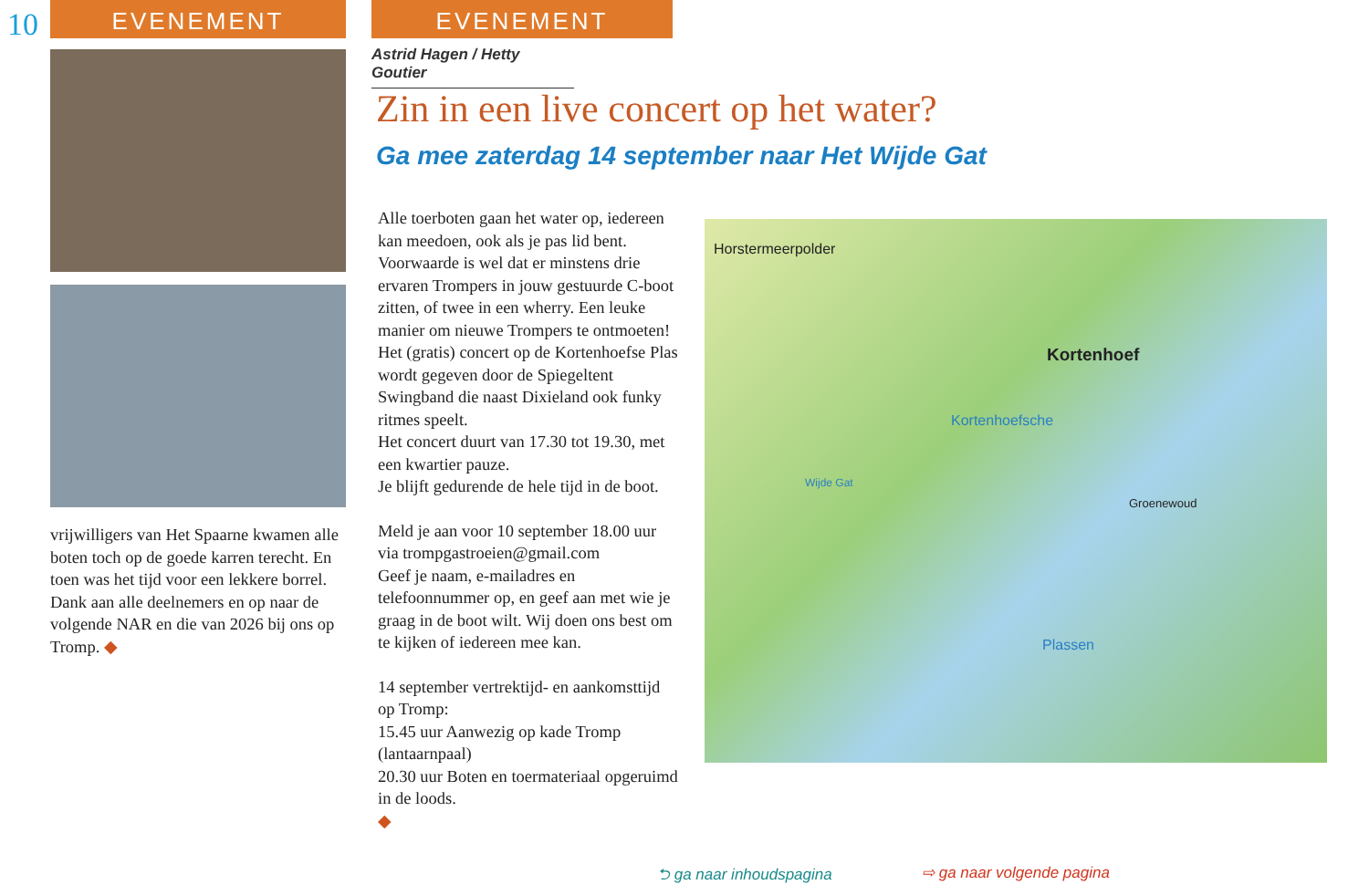10
EVENEMENT
vrijwilligers van Het Spaarne kwamen alle boten toch op de goede karren terecht. En toen was het tijd voor een lekkere borrel.
Dank aan alle deelnemers en op naar de volgende NAR en die van 2026 bij ons op Tromp. ◆
EVENEMENT
Astrid Hagen / Hetty Goutier
Zin in een live concert op het water?
Ga mee zaterdag 14 september naar Het Wijde Gat
Alle toerboten gaan het water op, iedereen kan meedoen, ook als je pas lid bent. Voorwaarde is wel dat er minstens drie ervaren Trompers in jouw gestuurde C-boot zitten, of twee in een wherry. Een leuke manier om nieuwe Trompers te ontmoeten!
Het (gratis) concert op de Kortenhoefse Plas wordt gegeven door de Spiegeltent Swingband die naast Dixieland ook funky ritmes speelt.
Het concert duurt van 17.30 tot 19.30, met een kwartier pauze.
Je blijft gedurende de hele tijd in de boot.
Meld je aan voor 10 september 18.00 uur via trompgastroeien@gmail.com
Geef je naam, e-mailadres en telefoonnummer op, en geef aan met wie je graag in de boot wilt. Wij doen ons best om te kijken of iedereen mee kan.
14 september vertrektijd- en aankomsttijd op Tromp:
15.45 uur Aanwezig op kade Tromp (lantaarnpaal)
20.30 uur Boten en toermateriaal opgeruimd in de loods.
◆
Horstermeerpolder
Kortenhoef
Kortenhoefsche
Wijde Gat
Groenewoud
Plassen
⮌ ga naar inhoudspagina ⇨ ga naar volgende pagina